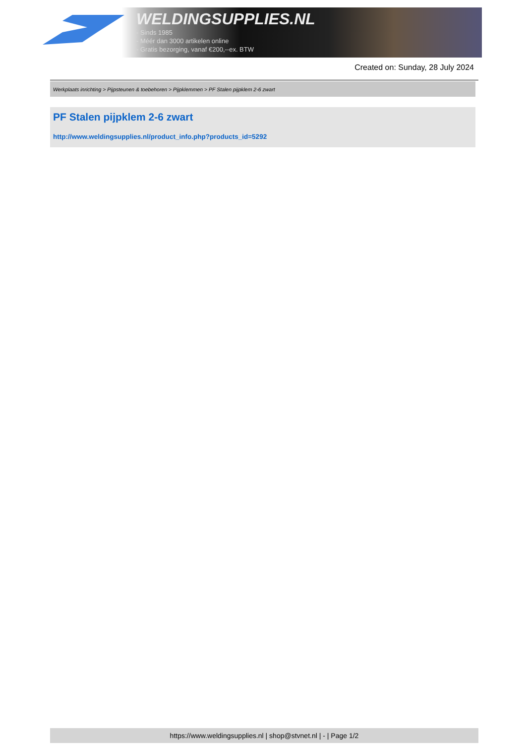WELDINGSUPPLIES.NL
- Sinds 1985
- Méér dan 3000 artikelen online
- Gratis bezorging, vanaf €200,--ex. BTW
Created on: Sunday, 28 July 2024
Werkplaats inrichting > Pijpsteunen & toebehoren > Pijpklemmen > PF Stalen pijpklem 2-6 zwart
PF Stalen pijpklem 2-6 zwart
http://www.weldingsupplies.nl/product_info.php?products_id=5292
https://www.weldingsupplies.nl | shop@stvnet.nl | - | Page 1/2